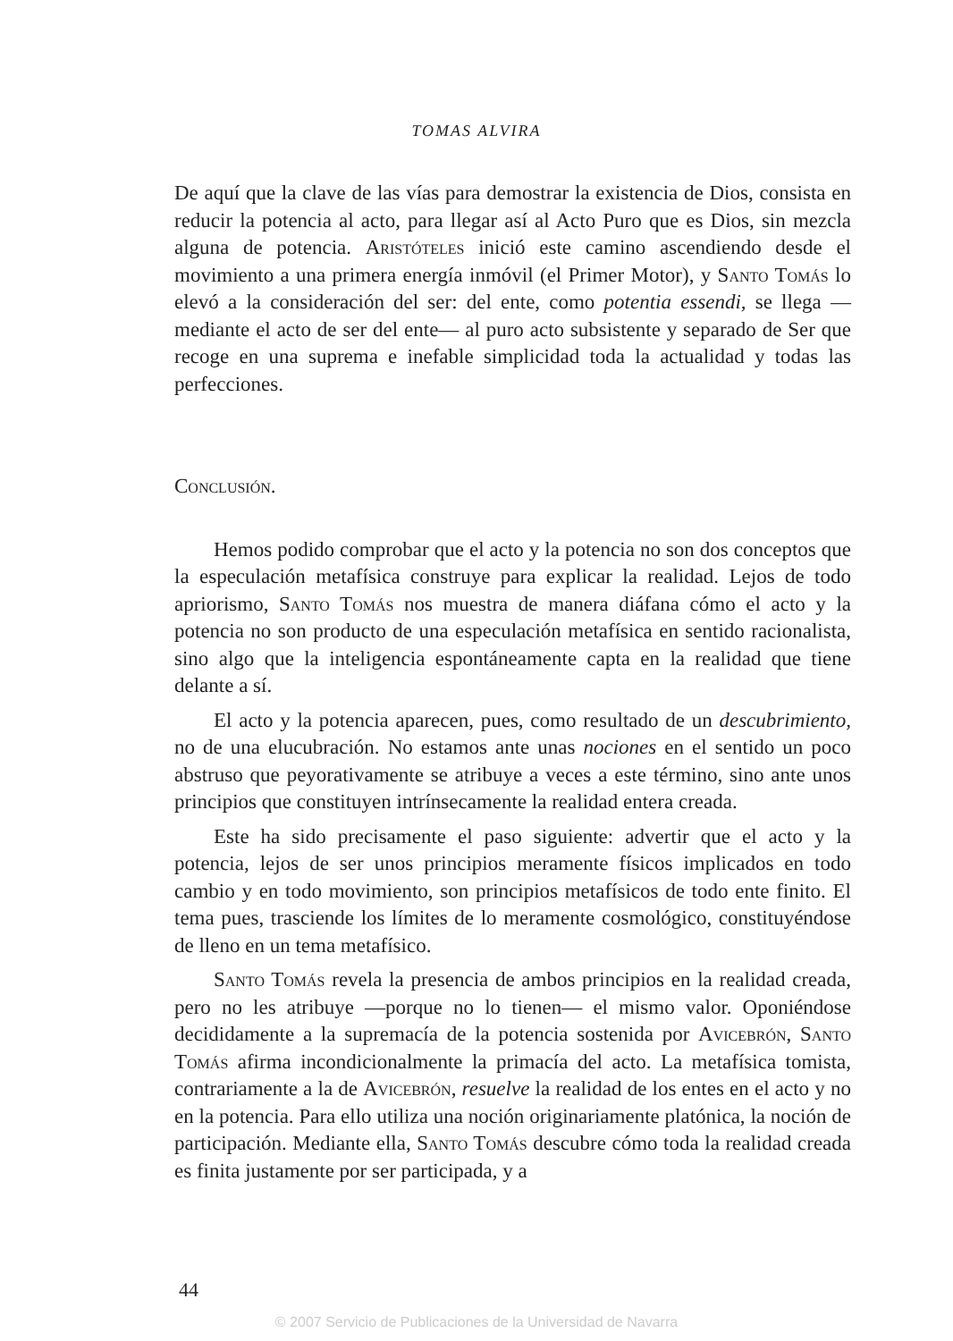TOMAS ALVIRA
De aquí que la clave de las vías para demostrar la existencia de Dios, consista en reducir la potencia al acto, para llegar así al Acto Puro que es Dios, sin mezcla alguna de potencia. Aristóteles inició este camino ascendiendo desde el movimiento a una primera energía inmóvil (el Primer Motor), y Santo Tomás lo elevó a la consideración del ser: del ente, como potentia essendi, se llega —mediante el acto de ser del ente— al puro acto subsistente y separado de Ser que recoge en una suprema e inefable simplicidad toda la actualidad y todas las perfecciones.
Conclusión.
Hemos podido comprobar que el acto y la potencia no son dos conceptos que la especulación metafísica construye para explicar la realidad. Lejos de todo apriorismo, Santo Tomás nos muestra de manera diáfana cómo el acto y la potencia no son producto de una especulación metafísica en sentido racionalista, sino algo que la inteligencia espontáneamente capta en la realidad que tiene delante a sí.
El acto y la potencia aparecen, pues, como resultado de un descubrimiento, no de una elucubración. No estamos ante unas nociones en el sentido un poco abstruso que peyorativamente se atribuye a veces a este término, sino ante unos principios que constituyen intrínsecamente la realidad entera creada.
Este ha sido precisamente el paso siguiente: advertir que el acto y la potencia, lejos de ser unos principios meramente físicos implicados en todo cambio y en todo movimiento, son principios metafísicos de todo ente finito. El tema pues, trasciende los límites de lo meramente cosmológico, constituyéndose de lleno en un tema metafísico.
Santo Tomás revela la presencia de ambos principios en la realidad creada, pero no les atribuye —porque no lo tienen— el mismo valor. Oponiéndose decididamente a la supremacía de la potencia sostenida por Avicebrón, Santo Tomás afirma incondicionalmente la primacía del acto. La metafísica tomista, contrariamente a la de Avicebrón, resuelve la realidad de los entes en el acto y no en la potencia. Para ello utiliza una noción originariamente platónica, la noción de participación. Mediante ella, Santo Tomás descubre cómo toda la realidad creada es finita justamente por ser participada, y a
44
© 2007 Servicio de Publicaciones de la Universidad de Navarra